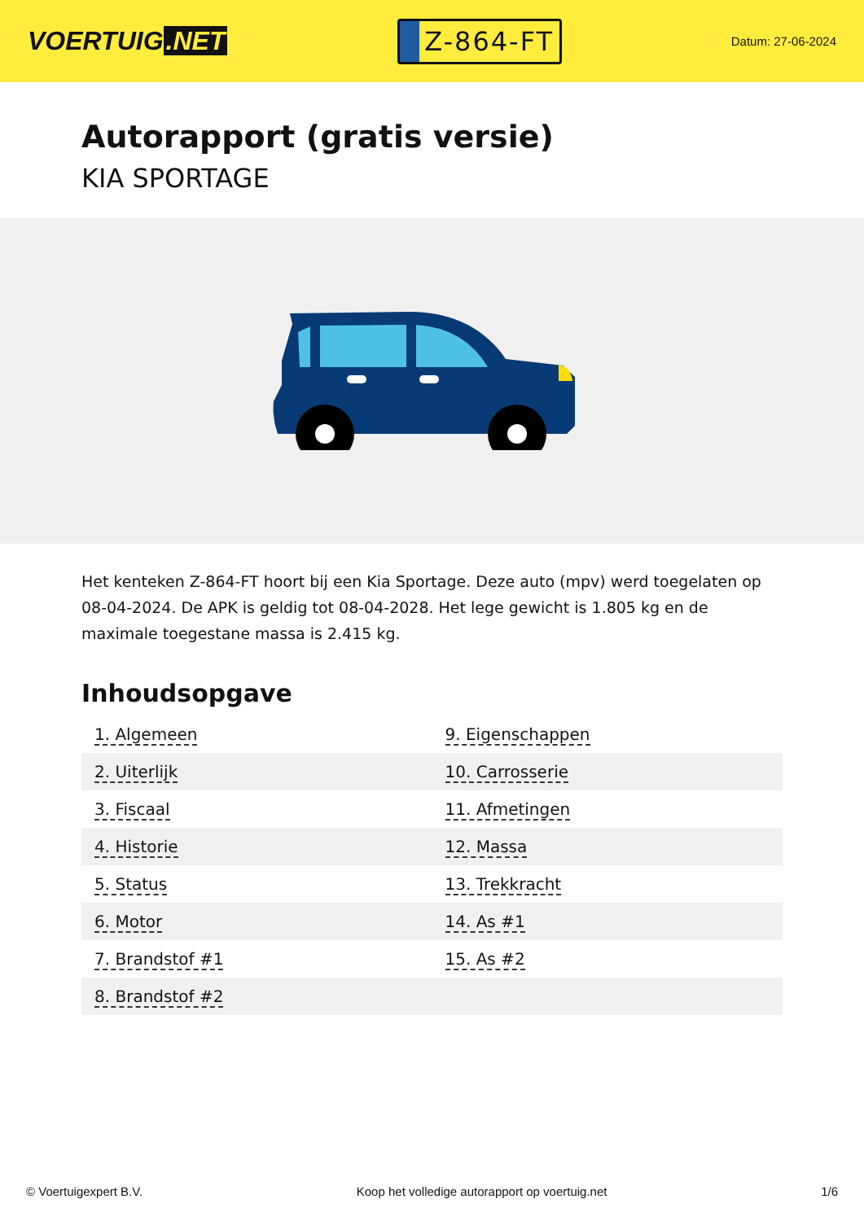VOERTUIG.NET
Z-864-FT
Datum: 27-06-2024
Autorapport (gratis versie)
KIA SPORTAGE
Het kenteken Z-864-FT hoort bij een Kia Sportage. Deze auto (mpv) werd toegelaten op 08-04-2024. De APK is geldig tot 08-04-2028. Het lege gewicht is 1.805 kg en de maximale toegestane massa is 2.415 kg.
Inhoudsopgave
| 1. Algemeen | 9. Eigenschappen |
| 2. Uiterlijk | 10. Carrosserie |
| 3. Fiscaal | 11. Afmetingen |
| 4. Historie | 12. Massa |
| 5. Status | 13. Trekkracht |
| 6. Motor | 14. As #1 |
| 7. Brandstof #1 | 15. As #2 |
| 8. Brandstof #2 | |
© Voertuigexpert B.V. Koop het volledige autorapport op voertuig.net 1/6